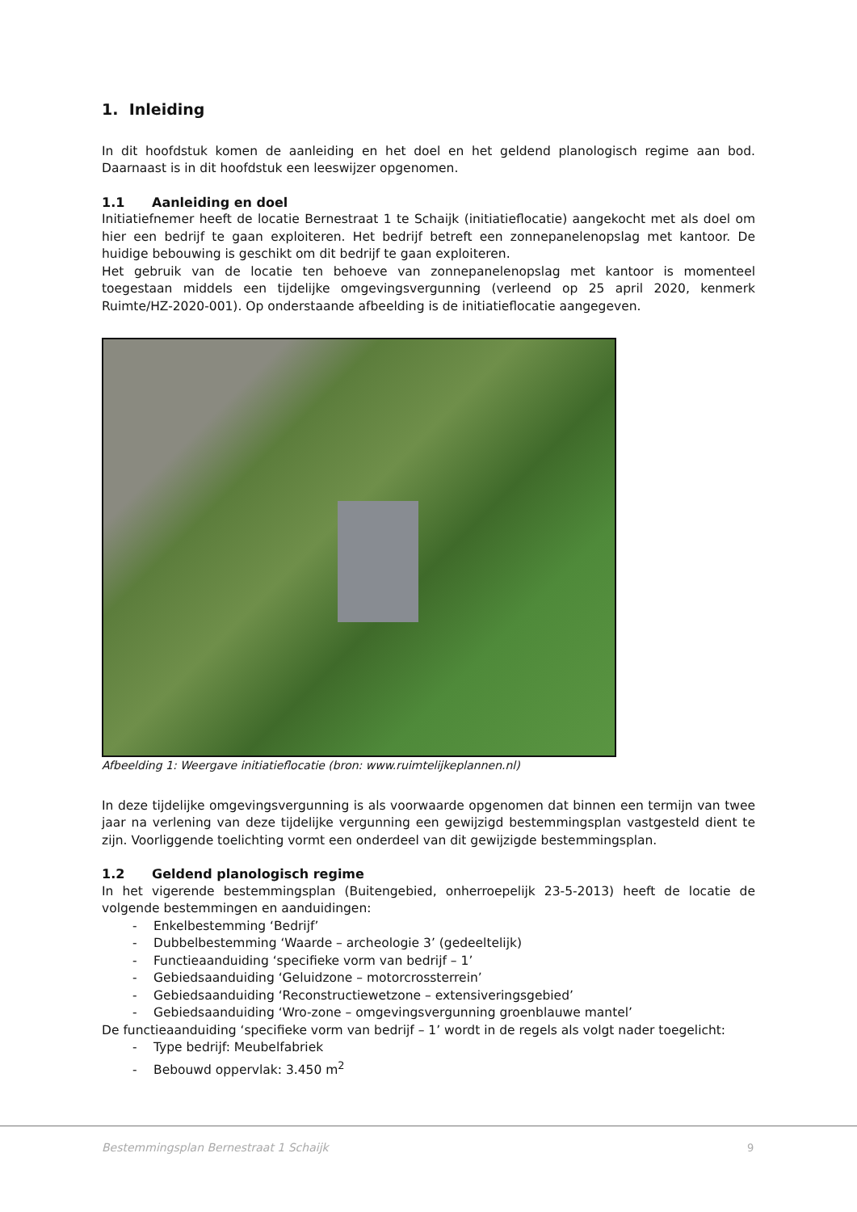1. Inleiding
In dit hoofdstuk komen de aanleiding en het doel en het geldend planologisch regime aan bod. Daarnaast is in dit hoofdstuk een leeswijzer opgenomen.
1.1 Aanleiding en doel
Initiatiefnemer heeft de locatie Bernestraat 1 te Schaijk (initiatieflocatie) aangekocht met als doel om hier een bedrijf te gaan exploiteren. Het bedrijf betreft een zonnepanelenopslag met kantoor. De huidige bebouwing is geschikt om dit bedrijf te gaan exploiteren.
Het gebruik van de locatie ten behoeve van zonnepanelenopslag met kantoor is momenteel toegestaan middels een tijdelijke omgevingsvergunning (verleend op 25 april 2020, kenmerk Ruimte/HZ-2020-001). Op onderstaande afbeelding is de initiatieflocatie aangegeven.
Afbeelding 1: Weergave initiatieflocatie (bron: www.ruimtelijkeplannen.nl)
In deze tijdelijke omgevingsvergunning is als voorwaarde opgenomen dat binnen een termijn van twee jaar na verlening van deze tijdelijke vergunning een gewijzigd bestemmingsplan vastgesteld dient te zijn. Voorliggende toelichting vormt een onderdeel van dit gewijzigde bestemmingsplan.
1.2 Geldend planologisch regime
In het vigerende bestemmingsplan (Buitengebied, onherroepelijk 23-5-2013) heeft de locatie de volgende bestemmingen en aanduidingen:
- Enkelbestemming ‘Bedrijf’
- Dubbelbestemming ‘Waarde – archeologie 3’ (gedeeltelijk)
- Functieaanduiding ‘specifieke vorm van bedrijf – 1’
- Gebiedsaanduiding ‘Geluidzone – motorcrossterrein’
- Gebiedsaanduiding ‘Reconstructiewetzone – extensiveringsgebied’
- Gebiedsaanduiding ‘Wro-zone – omgevingsvergunning groenblauwe mantel’
De functieaanduiding ‘specifieke vorm van bedrijf – 1’ wordt in de regels als volgt nader toegelicht:
- Type bedrijf: Meubelfabriek
- Bebouwd oppervlak: 3.450 m<sup>2</sup>
Bestemmingsplan Bernestraat 1 Schaijk
9